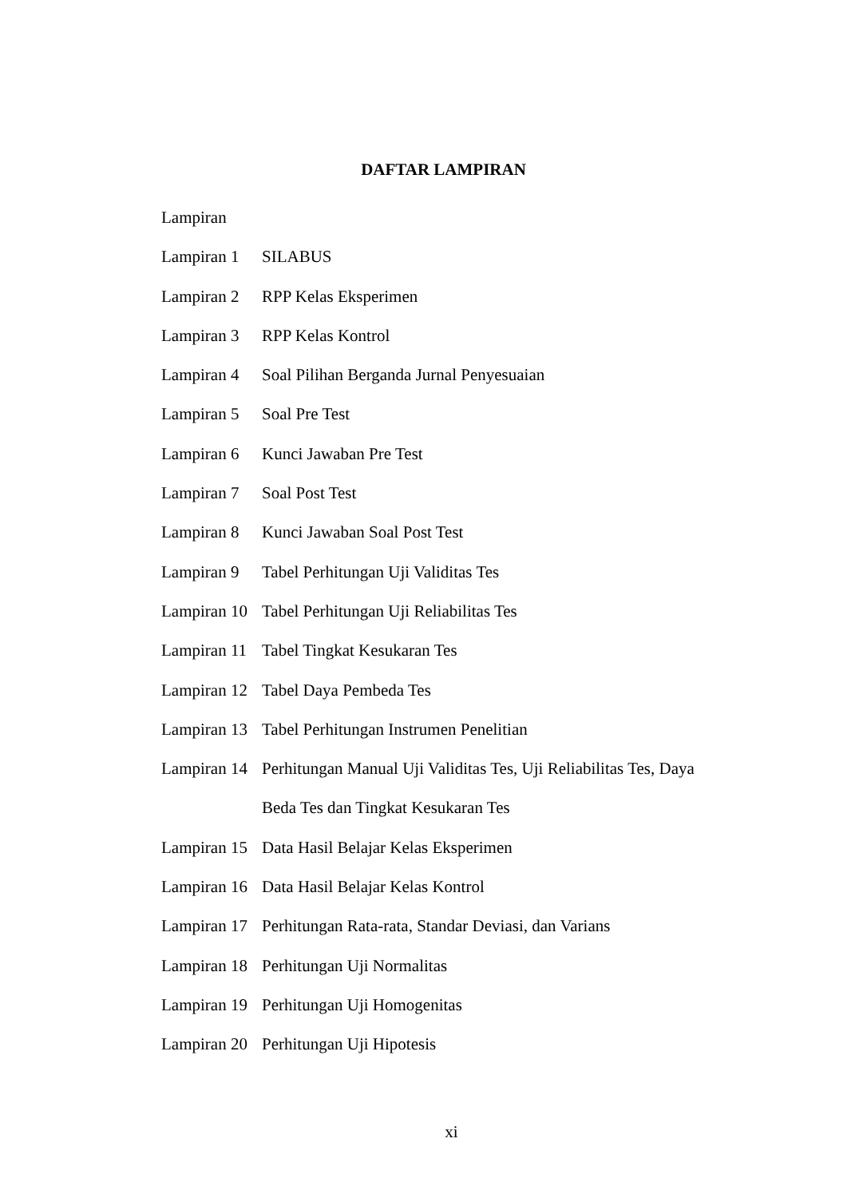DAFTAR LAMPIRAN
Lampiran
Lampiran 1 SILABUS
Lampiran 2 RPP Kelas Eksperimen
Lampiran 3 RPP Kelas Kontrol
Lampiran 4 Soal Pilihan Berganda Jurnal Penyesuaian
Lampiran 5 Soal Pre Test
Lampiran 6 Kunci Jawaban Pre Test
Lampiran 7 Soal Post Test
Lampiran 8 Kunci Jawaban Soal Post Test
Lampiran 9 Tabel Perhitungan Uji Validitas Tes
Lampiran 10
Tabel Perhitungan Uji Reliabilitas Tes
Lampiran 11
Tabel Tingkat Kesukaran Tes
Lampiran 12
Tabel Daya Pembeda Tes
Lampiran 13
Tabel Perhitungan Instrumen Penelitian
Lampiran 14
Perhitungan Manual Uji Validitas Tes, Uji Reliabilitas Tes, Daya
Beda Tes dan Tingkat Kesukaran Tes
Lampiran 15
Data Hasil Belajar Kelas Eksperimen
Lampiran 16
Data Hasil Belajar Kelas Kontrol
Lampiran 17
Perhitungan Rata-rata, Standar Deviasi, dan Varians
Lampiran 18
Perhitungan Uji Normalitas
Lampiran 19
Perhitungan Uji Homogenitas
Lampiran 20
Perhitungan Uji Hipotesis
xi